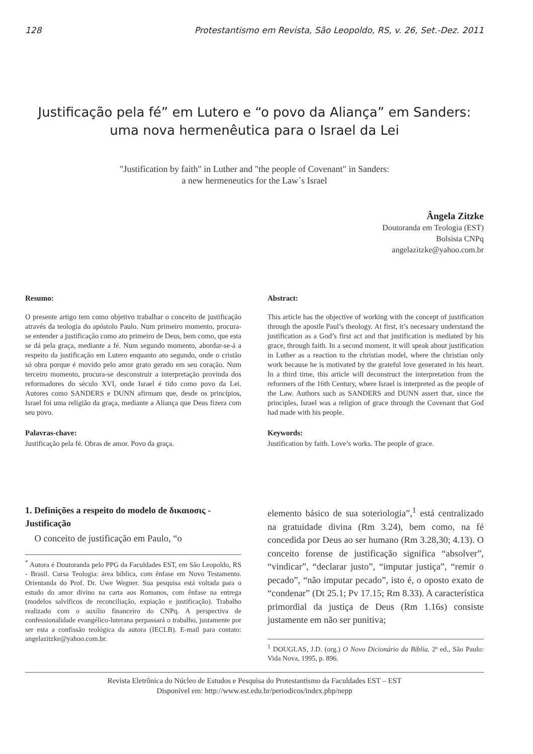128 Protestantismo em Revista, São Leopoldo, RS, v. 26, Set.-Dez. 2011
Justificação pela fé” em Lutero e “o povo da Aliança” em Sanders:
uma nova hermenêutica para o Israel da Lei
"Justification by faith" in Luther and "the people of Covenant" in Sanders:
a new hermeneutics for the Law´s Israel
Ângela Zitzke
Doutoranda em Teologia (EST)
Bolsista CNPq
angelazitzke@yahoo.com.br
Resumo:
O presente artigo tem como objetivo trabalhar o conceito de justificação através da teologia do apóstolo Paulo. Num primeiro momento, procura-se entender a justificação como ato primeiro de Deus, bem como, que esta se dá pela graça, mediante a fé. Num segundo momento, abordar-se-á a respeito da justificação em Lutero enquanto ato segundo, onde o cristão só obra porque é movido pelo amor grato gerado em seu coração. Num terceiro momento, procura-se desconstruir a interpretação provinda dos reformadores do século XVI, onde Israel é tido como povo da Lei. Autores como SANDERS e DUNN afirmam que, desde os princípios, Israel foi uma religião da graça, mediante a Aliança que Deus fizera com seu povo.
Palavras-chave:
Justificação pela fé. Obras de amor. Povo da graça.
Abstract:
This article has the objective of working with the concept of justification through the apostle Paul’s theology. At first, it’s necessary understand the justification as a God’s first act and that justification is mediated by his grace, through faith. In a second moment, it will speak about justification in Luther as a reaction to the christian model, where the christian only work because he is motivated by the grateful love generated in his heart. In a third time, this article will deconstruct the interpretation from the reformers of the 16th Century, where Israel is interpreted as the people of the Law. Authors such as SANDERS and DUNN assert that, since the principles, Israel was a religion of grace through the Covenant that God had made with his people.
Keywords:
Justification by faith. Love’s works. The people of grace.
1. Definições a respeito do modelo de δικαιοσις - Justificação
O conceito de justificação em Paulo, “o
<sup>*</sup> Autora é Doutoranda pelo PPG da Faculdades EST, em São Leopoldo, RS - Brasil. Cursa Teologia: área bíblica, com ênfase em Novo Testamento. Orientanda do Prof. Dr. Uwe Wegner. Sua pesquisa está voltada para o estudo do amor divino na carta aos Romanos, com ênfase na entrega (modelos salvíficos de reconciliação, expiação e justificação). Trabalho realizado com o auxílio financeiro do CNPq. A perspectiva de confessionalidade evangélico-luterana perpassará o trabalho, justamente por ser esta a confissão teológica da autora (IECLB). E-mail para contato: angelazitzke@yahoo.com.br.
elemento básico de sua soteriologia”,<sup>1</sup> está centralizado na gratuidade divina (Rm 3.24), bem como, na fé concedida por Deus ao ser humano (Rm 3.28,30; 4.13). O conceito forense de justificação significa “absolver”, “vindicar”, “declarar justo”, “imputar justiça”, “remir o pecado”, “não imputar pecado”, isto é, o oposto exato de “condenar” (Dt 25.1; Pv 17.15; Rm 8.33). A característica primordial da justiça de Deus (Rm 1.16s) consiste justamente em não ser punitiva;
<sup>1</sup> DOUGLAS, J.D. (org.) O Novo Dicionário da Bíblia. 2ª ed., São Paulo: Vida Nova, 1995, p. 896.
Revista Eletrônica do Núcleo de Estudos e Pesquisa do Protestantismo da Faculdades EST – EST
Disponível em: http://www.est.edu.br/periodicos/index.php/nepp